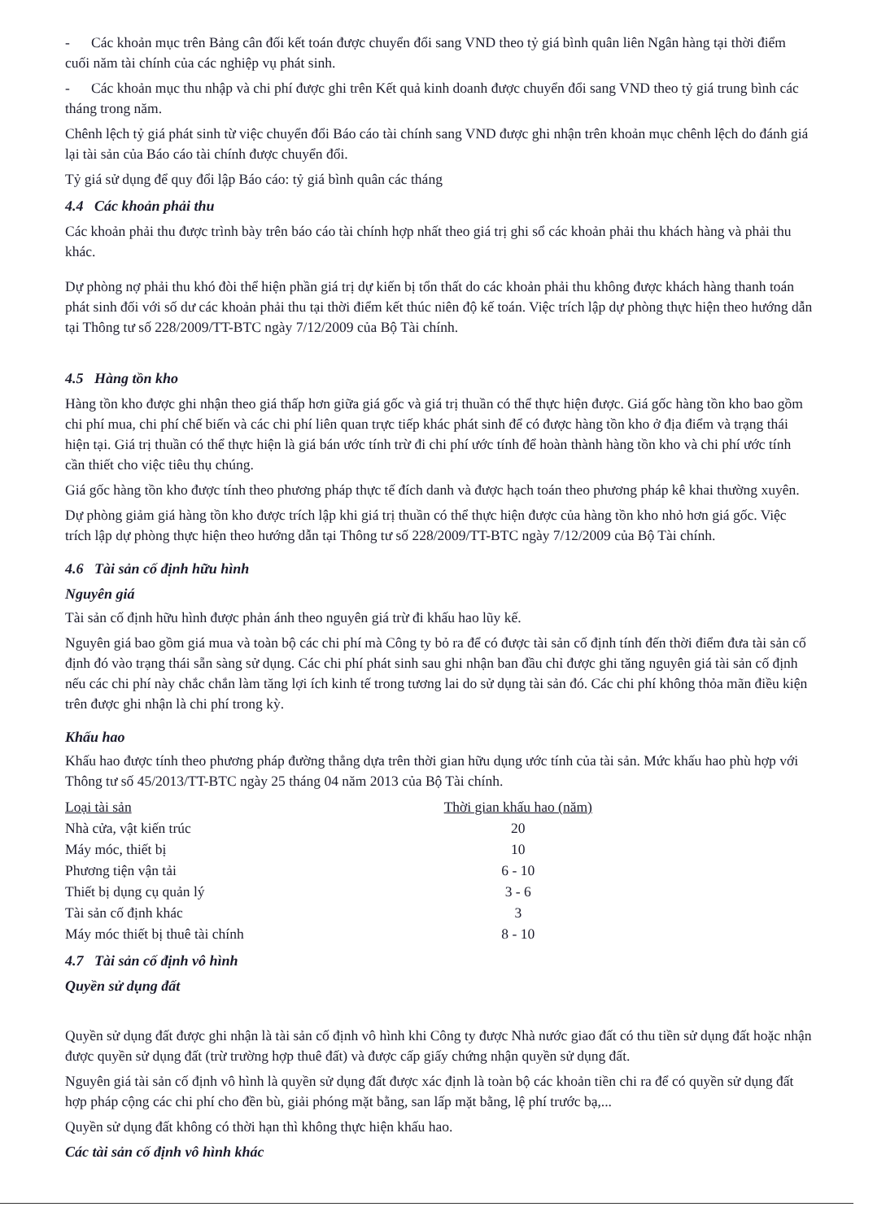- Các khoản mục trên Bảng cân đối kết toán được chuyển đổi sang VND theo tỷ giá bình quân liên Ngân hàng tại thời điểm cuối năm tài chính của các nghiệp vụ phát sinh.
- Các khoản mục thu nhập và chi phí được ghi trên Kết quả kinh doanh được chuyển đổi sang VND theo tỷ giá trung bình các tháng trong năm.
Chênh lệch tỷ giá phát sinh từ việc chuyển đổi Báo cáo tài chính sang VND được ghi nhận trên khoản mục chênh lệch do đánh giá lại tài sản của Báo cáo tài chính được chuyển đổi.
Tỷ giá sử dụng để quy đổi lập Báo cáo: tỷ giá bình quân các tháng
4.4 Các khoản phải thu
Các khoản phải thu được trình bày trên báo cáo tài chính hợp nhất theo giá trị ghi sổ các khoản phải thu khách hàng và phải thu khác.
Dự phòng nợ phải thu khó đòi thể hiện phần giá trị dự kiến bị tổn thất do các khoản phải thu không được khách hàng thanh toán phát sinh đối với số dư các khoản phải thu tại thời điểm kết thúc niên độ kế toán. Việc trích lập dự phòng thực hiện theo hướng dẫn tại Thông tư số 228/2009/TT-BTC ngày 7/12/2009 của Bộ Tài chính.
4.5 Hàng tồn kho
Hàng tồn kho được ghi nhận theo giá thấp hơn giữa giá gốc và giá trị thuần có thể thực hiện được. Giá gốc hàng tồn kho bao gồm chi phí mua, chi phí chế biến và các chi phí liên quan trực tiếp khác phát sinh để có được hàng tồn kho ở địa điểm và trạng thái hiện tại. Giá trị thuần có thể thực hiện là giá bán ước tính trừ đi chi phí ước tính để hoàn thành hàng tồn kho và chi phí ước tính cần thiết cho việc tiêu thụ chúng.
Giá gốc hàng tồn kho được tính theo phương pháp thực tế đích danh và được hạch toán theo phương pháp kê khai thường xuyên.
Dự phòng giảm giá hàng tồn kho được trích lập khi giá trị thuần có thể thực hiện được của hàng tồn kho nhỏ hơn giá gốc. Việc trích lập dự phòng thực hiện theo hướng dẫn tại Thông tư số 228/2009/TT-BTC ngày 7/12/2009 của Bộ Tài chính.
4.6 Tài sản cố định hữu hình
Nguyên giá
Tài sản cố định hữu hình được phản ánh theo nguyên giá trừ đi khấu hao lũy kế.
Nguyên giá bao gồm giá mua và toàn bộ các chi phí mà Công ty bỏ ra để có được tài sản cố định tính đến thời điểm đưa tài sản cố định đó vào trạng thái sẵn sàng sử dụng. Các chi phí phát sinh sau ghi nhận ban đầu chỉ được ghi tăng nguyên giá tài sản cố định nếu các chi phí này chắc chắn làm tăng lợi ích kinh tế trong tương lai do sử dụng tài sản đó. Các chi phí không thỏa mãn điều kiện trên được ghi nhận là chi phí trong kỳ.
Khấu hao
Khấu hao được tính theo phương pháp đường thẳng dựa trên thời gian hữu dụng ước tính của tài sản. Mức khấu hao phù hợp với Thông tư số 45/2013/TT-BTC ngày 25 tháng 04 năm 2013 của Bộ Tài chính.
| Loại tài sản | Thời gian khấu hao (năm) |
| --- | --- |
| Nhà cửa, vật kiến trúc | 20 |
| Máy móc, thiết bị | 10 |
| Phương tiện vận tải | 6 - 10 |
| Thiết bị dụng cụ quản lý | 3 - 6 |
| Tài sản cố định khác | 3 |
| Máy móc thiết bị thuê tài chính | 8 - 10 |
4.7 Tài sản cố định vô hình
Quyền sử dụng đất
Quyền sử dụng đất được ghi nhận là tài sản cố định vô hình khi Công ty được Nhà nước giao đất có thu tiền sử dụng đất hoặc nhận được quyền sử dụng đất (trừ trường hợp thuê đất) và được cấp giấy chứng nhận quyền sử dụng đất.
Nguyên giá tài sản cố định vô hình là quyền sử dụng đất được xác định là toàn bộ các khoản tiền chi ra để có quyền sử dụng đất hợp pháp cộng các chi phí cho đền bù, giải phóng mặt bằng, san lấp mặt bằng, lệ phí trước bạ,...
Quyền sử dụng đất không có thời hạn thì không thực hiện khấu hao.
Các tài sản cố định vô hình khác